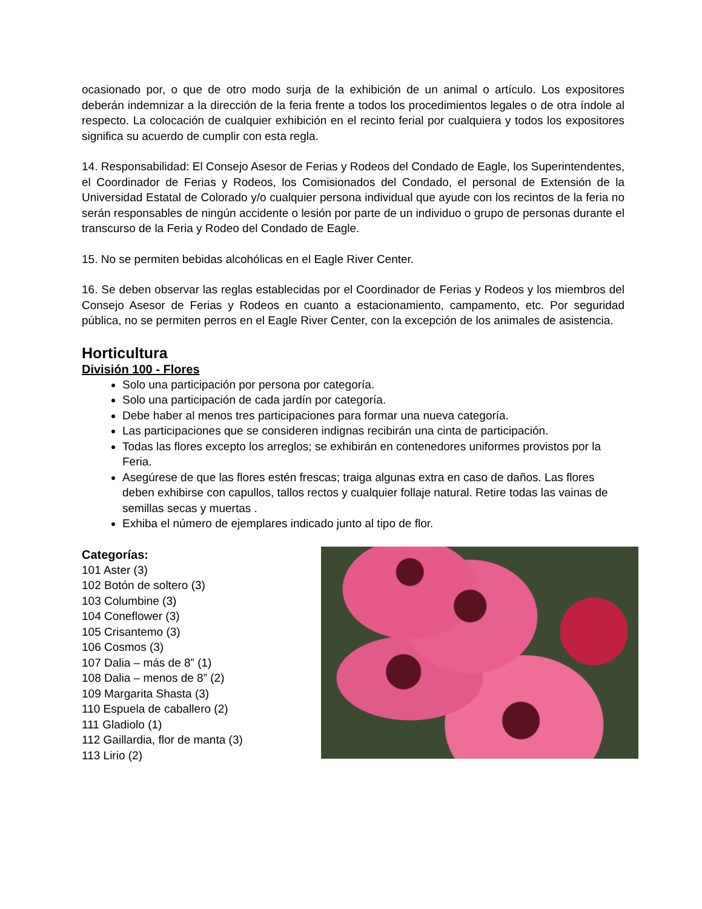ocasionado por, o que de otro modo surja de la exhibición de un animal o artículo. Los expositores deberán indemnizar a la dirección de la feria frente a todos los procedimientos legales o de otra índole al respecto. La colocación de cualquier exhibición en el recinto ferial por cualquiera y todos los expositores significa su acuerdo de cumplir con esta regla.
14. Responsabilidad: El Consejo Asesor de Ferias y Rodeos del Condado de Eagle, los Superintendentes, el Coordinador de Ferias y Rodeos, los Comisionados del Condado, el personal de Extensión de la Universidad Estatal de Colorado y/o cualquier persona individual que ayude con los recintos de la feria no serán responsables de ningún accidente o lesión por parte de un individuo o grupo de personas durante el transcurso de la Feria y Rodeo del Condado de Eagle.
15. No se permiten bebidas alcohólicas en el Eagle River Center.
16. Se deben observar las reglas establecidas por el Coordinador de Ferias y Rodeos y los miembros del Consejo Asesor de Ferias y Rodeos en cuanto a estacionamiento, campamento, etc. Por seguridad pública, no se permiten perros en el Eagle River Center, con la excepción de los animales de asistencia.
Horticultura
División 100 - Flores
Solo una participación por persona por categoría.
Solo una participación de cada jardín por categoría.
Debe haber al menos tres participaciones para formar una nueva categoría.
Las participaciones que se consideren indignas recibirán una cinta de participación.
Todas las flores excepto los arreglos; se exhibirán en contenedores uniformes provistos por la Feria.
Asegúrese de que las flores estén frescas; traiga algunas extra en caso de daños. Las flores deben exhibirse con capullos, tallos rectos y cualquier follaje natural. Retire todas las vainas de semillas secas y muertas .
Exhiba el número de ejemplares indicado junto al tipo de flor.
Categorías:
101 Aster (3)
102 Botón de soltero (3)
103 Columbine (3)
104 Coneflower (3)
105 Crisantemo (3)
106 Cosmos (3)
107 Dalia – más de 8” (1)
108 Dalia – menos de 8” (2)
109 Margarita Shasta (3)
110 Espuela de caballero (2)
111 Gladiolo (1)
112 Gaillardia, flor de manta (3)
113 Lirio (2)